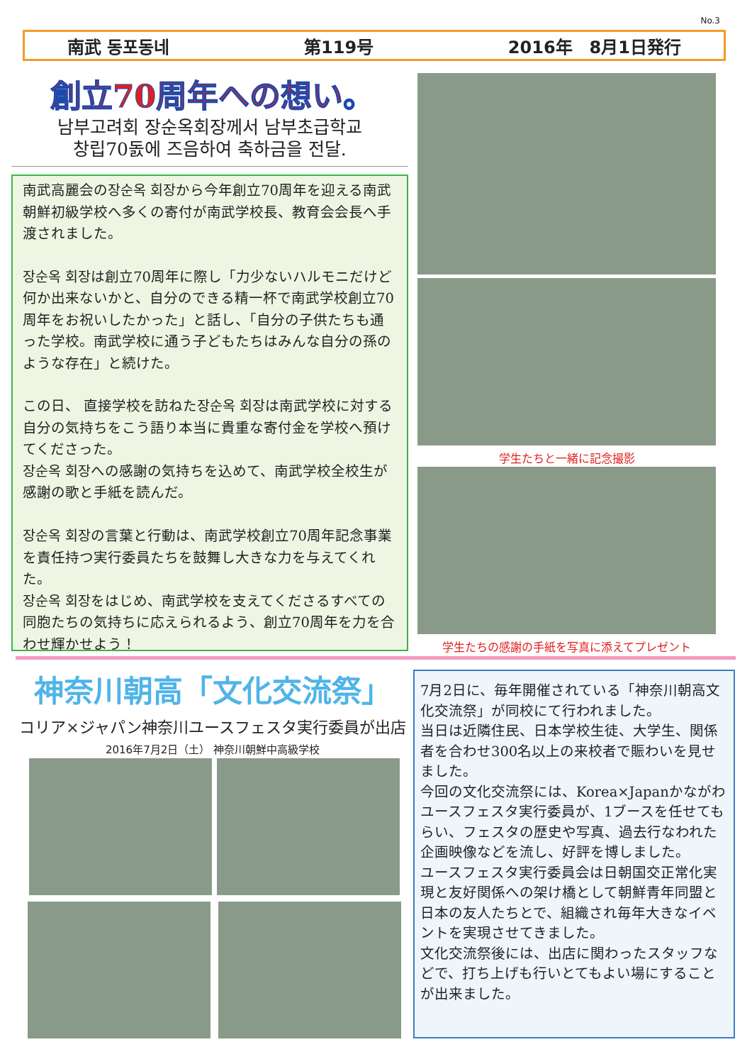No.3
南武 동포동네 第119号 2016年　8月1日発行
創立70周年への想い。
남부고려회 장순옥회장께서 남부초급학교
창립70돐에 즈음하여 축하금을 전달.
南武高麗会の장순옥 회장から今年創立70周年を迎える南武朝鮮初級学校へ多くの寄付が南武学校長、教育会会長へ手渡されました。
장순옥 회장は創立70周年に際し「力少ないハルモニだけど何か出来ないかと、自分のできる精一杯で南武学校創立70周年をお祝いしたかった」と話し、「自分の子供たちも通った学校。南武学校に通う子どもたちはみんな自分の孫のような存在」と続けた。
この日、 直接学校を訪ねた장순옥 회장は南武学校に対する自分の気持ちをこう語り本当に貴重な寄付金を学校へ預けてくださった。
장순옥 회장への感謝の気持ちを込めて、南武学校全校生が感謝の歌と手紙を読んだ。
장순옥 회장の言葉と行動は、南武学校創立70周年記念事業を責任持つ実行委員たちを鼓舞し大きな力を与えてくれた。
장순옥 회장をはじめ、南武学校を支えてくださるすべての同胞たちの気持ちに応えられるよう、創立70周年を力を合わせ輝かせよう！
学生たちと一緒に記念撮影
学生たちの感謝の手紙を写真に添えてプレゼント
神奈川朝高「文化交流祭」
コリア×ジャパン神奈川ユースフェスタ実行委員が出店
2016年7月2日（土） 神奈川朝鮮中高級学校
7月2日に、毎年開催されている「神奈川朝高文化交流祭」が同校にて行われました。
当日は近隣住民、日本学校生徒、大学生、関係者を合わせ300名以上の来校者で賑わいを見せました。
今回の文化交流祭には、Korea×Japanかながわユースフェスタ実行委員が、1ブースを任せてもらい、フェスタの歴史や写真、過去行なわれた企画映像などを流し、好評を博しました。
ユースフェスタ実行委員会は日朝国交正常化実現と友好関係への架け橋として朝鮮青年同盟と日本の友人たちとで、組織され毎年大きなイベントを実現させてきました。
文化交流祭後には、出店に関わったスタッフなどで、打ち上げも行いとてもよい場にすることが出来ました。